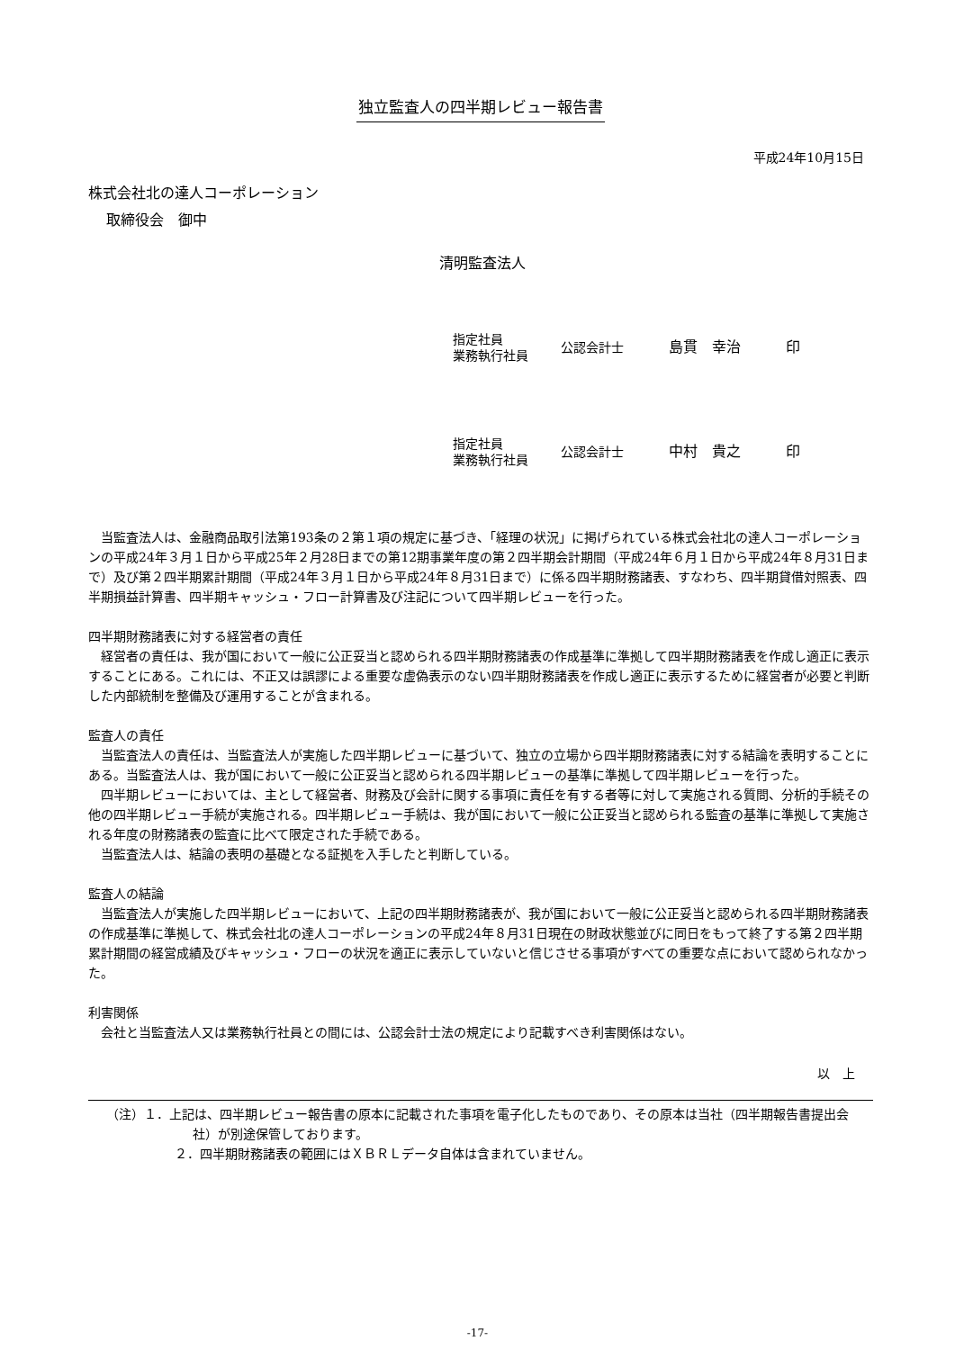独立監査人の四半期レビュー報告書
平成24年10月15日
株式会社北の達人コーポレーション
取締役会　御中
清明監査法人
指定社員
業務執行社員
公認会計士 島貫　幸治 印
指定社員
業務執行社員
公認会計士 中村　貴之 印
当監査法人は、金融商品取引法第193条の２第１項の規定に基づき、「経理の状況」に掲げられている株式会社北の達人コーポレーションの平成24年３月１日から平成25年２月28日までの第12期事業年度の第２四半期会計期間（平成24年６月１日から平成24年８月31日まで）及び第２四半期累計期間（平成24年３月１日から平成24年８月31日まで）に係る四半期財務諸表、すなわち、四半期貸借対照表、四半期損益計算書、四半期キャッシュ・フロー計算書及び注記について四半期レビューを行った。
四半期財務諸表に対する経営者の責任
経営者の責任は、我が国において一般に公正妥当と認められる四半期財務諸表の作成基準に準拠して四半期財務諸表を作成し適正に表示することにある。これには、不正又は誤謬による重要な虚偽表示のない四半期財務諸表を作成し適正に表示するために経営者が必要と判断した内部統制を整備及び運用することが含まれる。
監査人の責任
当監査法人の責任は、当監査法人が実施した四半期レビューに基づいて、独立の立場から四半期財務諸表に対する結論を表明することにある。当監査法人は、我が国において一般に公正妥当と認められる四半期レビューの基準に準拠して四半期レビューを行った。
四半期レビューにおいては、主として経営者、財務及び会計に関する事項に責任を有する者等に対して実施される質問、分析的手続その他の四半期レビュー手続が実施される。四半期レビュー手続は、我が国において一般に公正妥当と認められる監査の基準に準拠して実施される年度の財務諸表の監査に比べて限定された手続である。
当監査法人は、結論の表明の基礎となる証拠を入手したと判断している。
監査人の結論
当監査法人が実施した四半期レビューにおいて、上記の四半期財務諸表が、我が国において一般に公正妥当と認められる四半期財務諸表の作成基準に準拠して、株式会社北の達人コーポレーションの平成24年８月31日現在の財政状態並びに同日をもって終了する第２四半期累計期間の経営成績及びキャッシュ・フローの状況を適正に表示していないと信じさせる事項がすべての重要な点において認められなかった。
利害関係
会社と当監査法人又は業務執行社員との間には、公認会計士法の規定により記載すべき利害関係はない。
以　上
（注）１．上記は、四半期レビュー報告書の原本に記載された事項を電子化したものであり、その原本は当社（四半期報告書提出会社）が別途保管しております。
２．四半期財務諸表の範囲にはＸＢＲＬデータ自体は含まれていません。
-17-